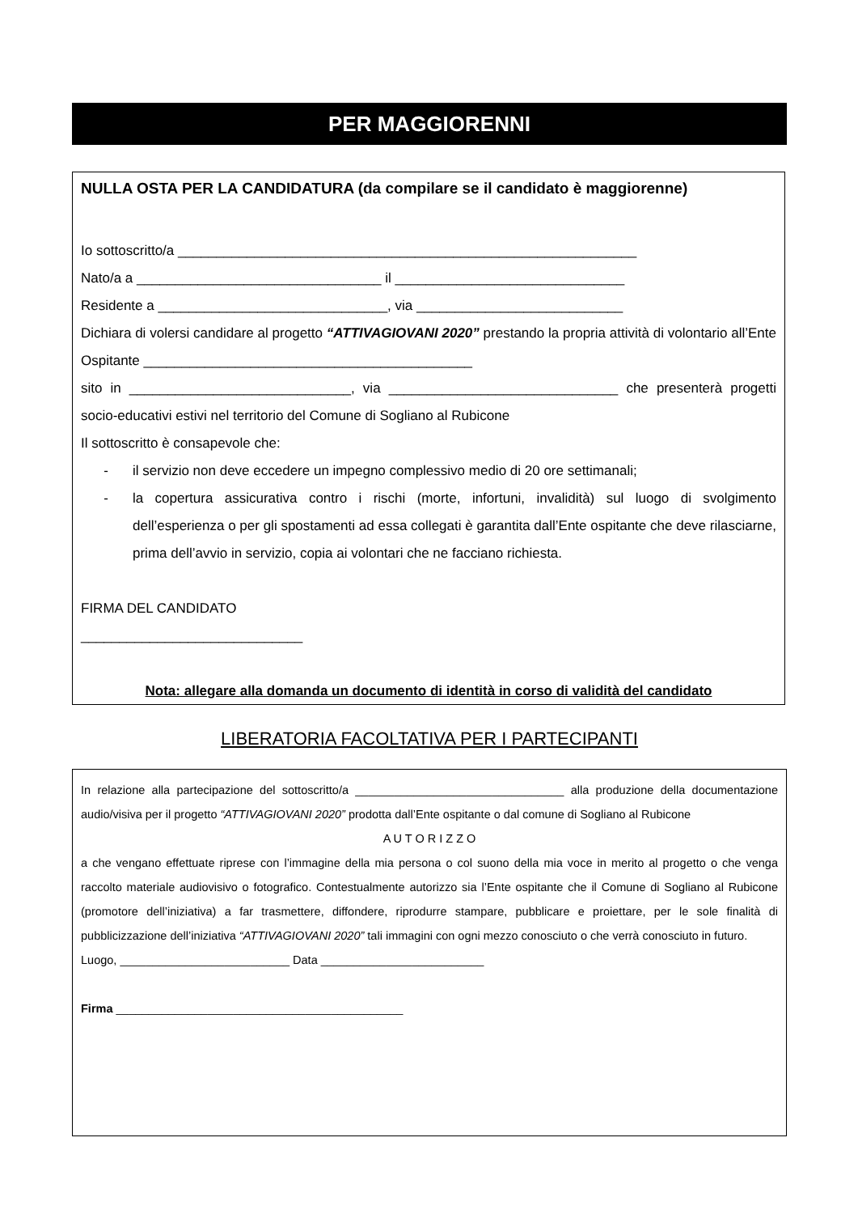PER MAGGIORENNI
NULLA OSTA PER LA CANDIDATURA (da compilare se il candidato è maggiorenne)
Io sottoscritto/a ____________________________________________________________
Nato/a a ________________________________ il ______________________________
Residente a ______________________________, via ___________________________
Dichiara di volersi candidare al progetto “ATTIVAGIOVANI 2020” prestando la propria attività di volontario all’Ente Ospitante ___________________________________________
sito in _____________________________, via ______________________________ che presenterà progetti socio-educativi estivi nel territorio del Comune di Sogliano al Rubicone
Il sottoscritto è consapevole che:
- il servizio non deve eccedere un impegno complessivo medio di 20 ore settimanali;
- la copertura assicurativa contro i rischi (morte, infortuni, invalidità) sul luogo di svolgimento dell’esperienza o per gli spostamenti ad essa collegati è garantita dall’Ente ospitante che deve rilasciarne, prima dell’avvio in servizio, copia ai volontari che ne facciano richiesta.
FIRMA DEL CANDIDATO
_____________________________
Nota: allegare alla domanda un documento di identità in corso di validità del candidato
LIBERATORIA FACOLTATIVA PER I PARTECIPANTI
In relazione alla partecipazione del sottoscritto/a ________________________________ alla produzione della documentazione audio/visiva per il progetto “ATTIVAGIOVANI 2020” prodotta dall’Ente ospitante o dal comune di Sogliano al Rubicone
A U T O R I Z Z O
a che vengano effettuate riprese con l’immagine della mia persona o col suono della mia voce in merito al progetto o che venga raccolto materiale audiovisivo o fotografico. Contestualmente autorizzo sia l’Ente ospitante che il Comune di Sogliano al Rubicone (promotore dell’iniziativa) a far trasmettere, diffondere, riprodurre stampare, pubblicare e proiettare, per le sole finalità di pubblicizzazione dell’iniziativa “ATTIVAGIOVANI 2020” tali immagini con ogni mezzo conosciuto o che verrà conosciuto in futuro.
Luogo, __________________________ Data _________________________
Firma ____________________________________________